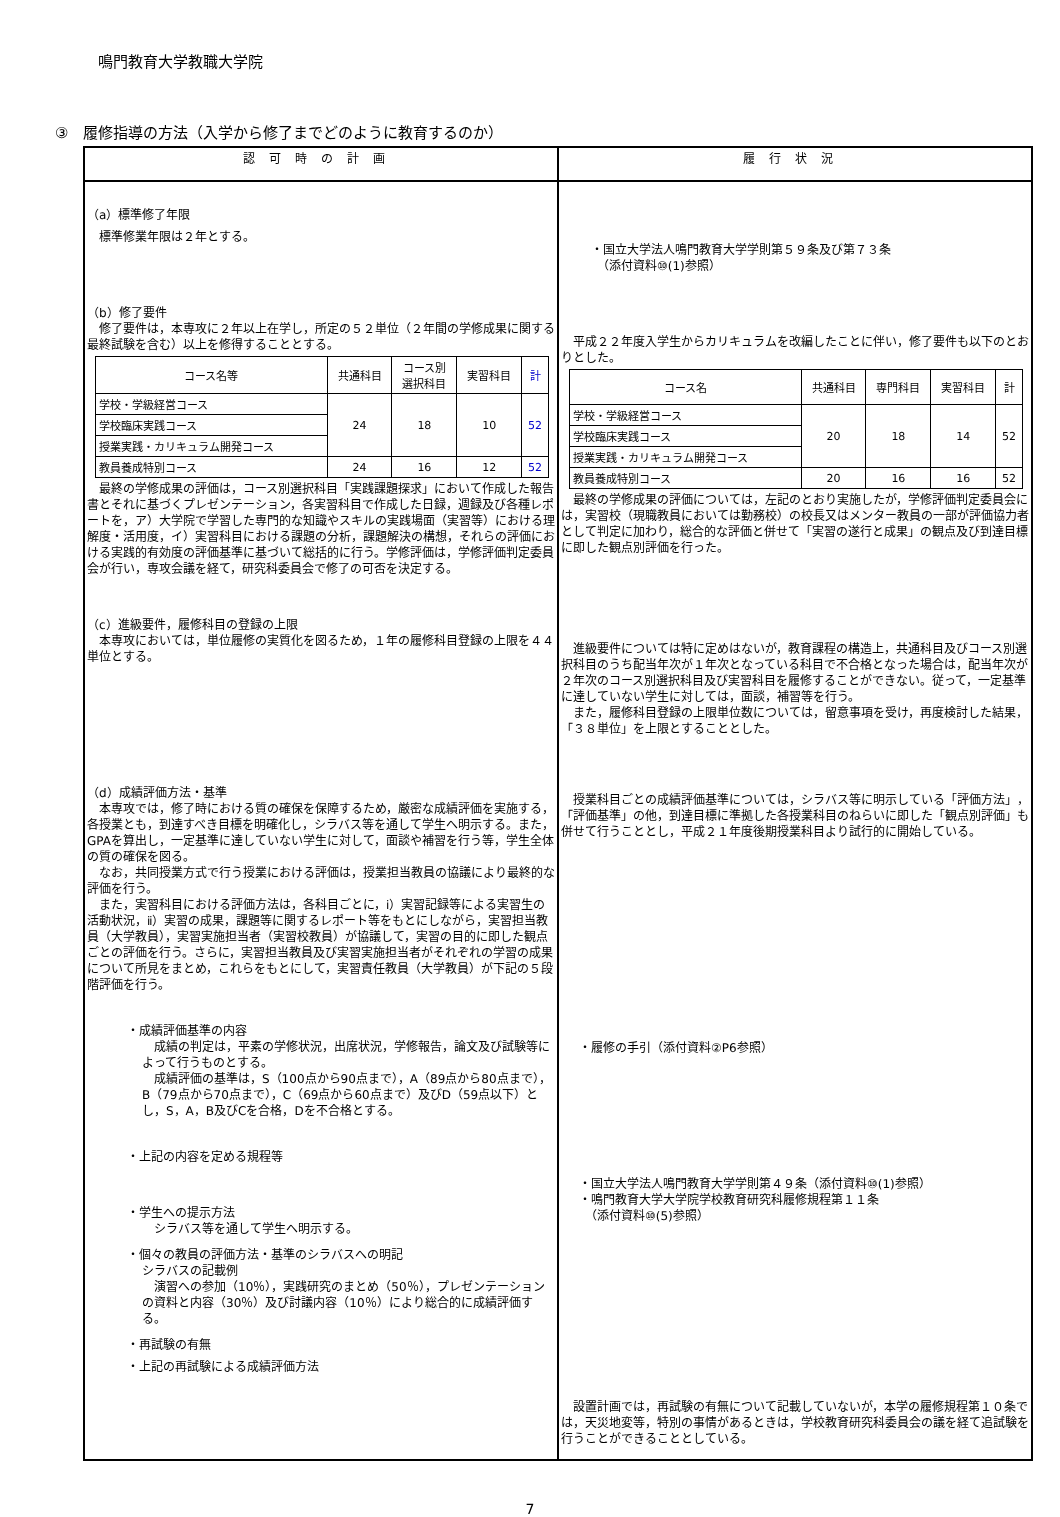鳴門教育大学教職大学院
③　履修指導の方法（入学から修了までどのように教育するのか）
| 認可時の計画 | 履行状況 |
| --- | --- |
| （a）標準修了年限 標準修業年限は２年とする。 （b）修了要件 修了要件は，本専攻に２年以上在学し，所定の５２単位（２年間の学修成果に関する最終試験を含む）以上を修得することとする。 / コース名等 / 共通科目 / コース別 選択科目 / 実習科目 / 計 / / --- / --- / --- / --- / --- / / 学校・学級経営コース / 24 / 18 / 10 / 52 / / 学校臨床実践コース / / / / / / 授業実践・カリキュラム開発コース / / / / / / 教員養成特別コース / 24 / 16 / 12 / 52 / 最終の学修成果の評価は，コース別選択科目「実践課題探求」において作成した報告書とそれに基づくプレゼンテーション，各実習科目で作成した日録，週録及び各種レポートを，ア）大学院で学習した専門的な知識やスキルの実践場面（実習等）における理解度・活用度，イ）実習科目における課題の分析，課題解決の構想，それらの評価における実践的有効度の評価基準に基づいて総括的に行う。学修評価は，学修評価判定委員会が行い，専攻会議を経て，研究科委員会で修了の可否を決定する。 （c）進級要件，履修科目の登録の上限 本専攻においては，単位履修の実質化を図るため，１年の履修科目登録の上限を４４単位とする。 （d）成績評価方法・基準 本専攻では，修了時における質の確保を保障するため，厳密な成績評価を実施する，各授業とも，到達すべき目標を明確化し，シラバス等を通して学生へ明示する。また，GPAを算出し，一定基準に達していない学生に対して，面談や補習を行う等，学生全体の質の確保を図る。 なお，共同授業方式で行う授業における評価は，授業担当教員の協議により最終的な評価を行う。 また，実習科目における評価方法は，各科目ごとに，ⅰ）実習記録等による実習生の活動状況，ⅱ）実習の成果，課題等に関するレポート等をもとにしながら，実習担当教員（大学教員），実習実施担当者（実習校教員）が協議して，実習の目的に即した観点ごとの評価を行う。さらに，実習担当教員及び実習実施担当者がそれぞれの学習の成果について所見をまとめ，これらをもとにして，実習責任教員（大学教員）が下記の５段階評価を行う。 ・成績評価基準の内容 成績の判定は，平素の学修状況，出席状況，学修報告，論文及び試験等によって行うものとする。 成績評価の基準は，S（100点から90点まで），A（89点から80点まで），B（79点から70点まで），C（69点から60点まで）及びD（59点以下）とし，S，A，B及びCを合格，Dを不合格とする。 ・上記の内容を定める規程等 ・学生への提示方法 シラバス等を通して学生へ明示する。 ・個々の教員の評価方法・基準のシラバスへの明記 シラバスの記載例 演習への参加（10％），実践研究のまとめ（50％），プレゼンテーションの資料と内容（30％）及び討議内容（10％）により総合的に成績評価する。 ・再試験の有無 ・上記の再試験による成績評価方法 | ・国立大学法人鳴門教育大学学則第５９条及び第７３条 （添付資料⑩(1)参照） 平成２２年度入学生からカリキュラムを改編したことに伴い，修了要件も以下のとおりとした。 / コース名 / 共通科目 / 専門科目 / 実習科目 / 計 / / --- / --- / --- / --- / --- / / 学校・学級経営コース / 20 / 18 / 14 / 52 / / 学校臨床実践コース / / / / / / 授業実践・カリキュラム開発コース / / / / / / 教員養成特別コース / 20 / 16 / 16 / 52 / 最終の学修成果の評価については，左記のとおり実施したが，学修評価判定委員会には，実習校（現職教員においては勤務校）の校長又はメンター教員の一部が評価協力者として判定に加わり，総合的な評価と併せて「実習の遂行と成果」の観点及び到達目標に即した観点別評価を行った。 進級要件については特に定めはないが，教育課程の構造上，共通科目及びコース別選択科目のうち配当年次が１年次となっている科目で不合格となった場合は，配当年次が２年次のコース別選択科目及び実習科目を履修することができない。従って，一定基準に達していない学生に対しては，面談，補習等を行う。 また，履修科目登録の上限単位数については，留意事項を受け，再度検討した結果，「３８単位」を上限とすることとした。 授業科目ごとの成績評価基準については，シラバス等に明示している「評価方法」，「評価基準」の他，到達目標に準拠した各授業科目のねらいに即した「観点別評価」も併せて行うこととし，平成２１年度後期授業科目より試行的に開始している。 ・履修の手引（添付資料②P6参照） ・国立大学法人鳴門教育大学学則第４９条（添付資料⑩(1)参照） ・鳴門教育大学大学院学校教育研究科履修規程第１１条 （添付資料⑩(5)参照） 設置計画では，再試験の有無について記載していないが，本学の履修規程第１０条では，天災地変等，特別の事情があるときは，学校教育研究科委員会の議を経て追試験を行うことができることとしている。 |
7